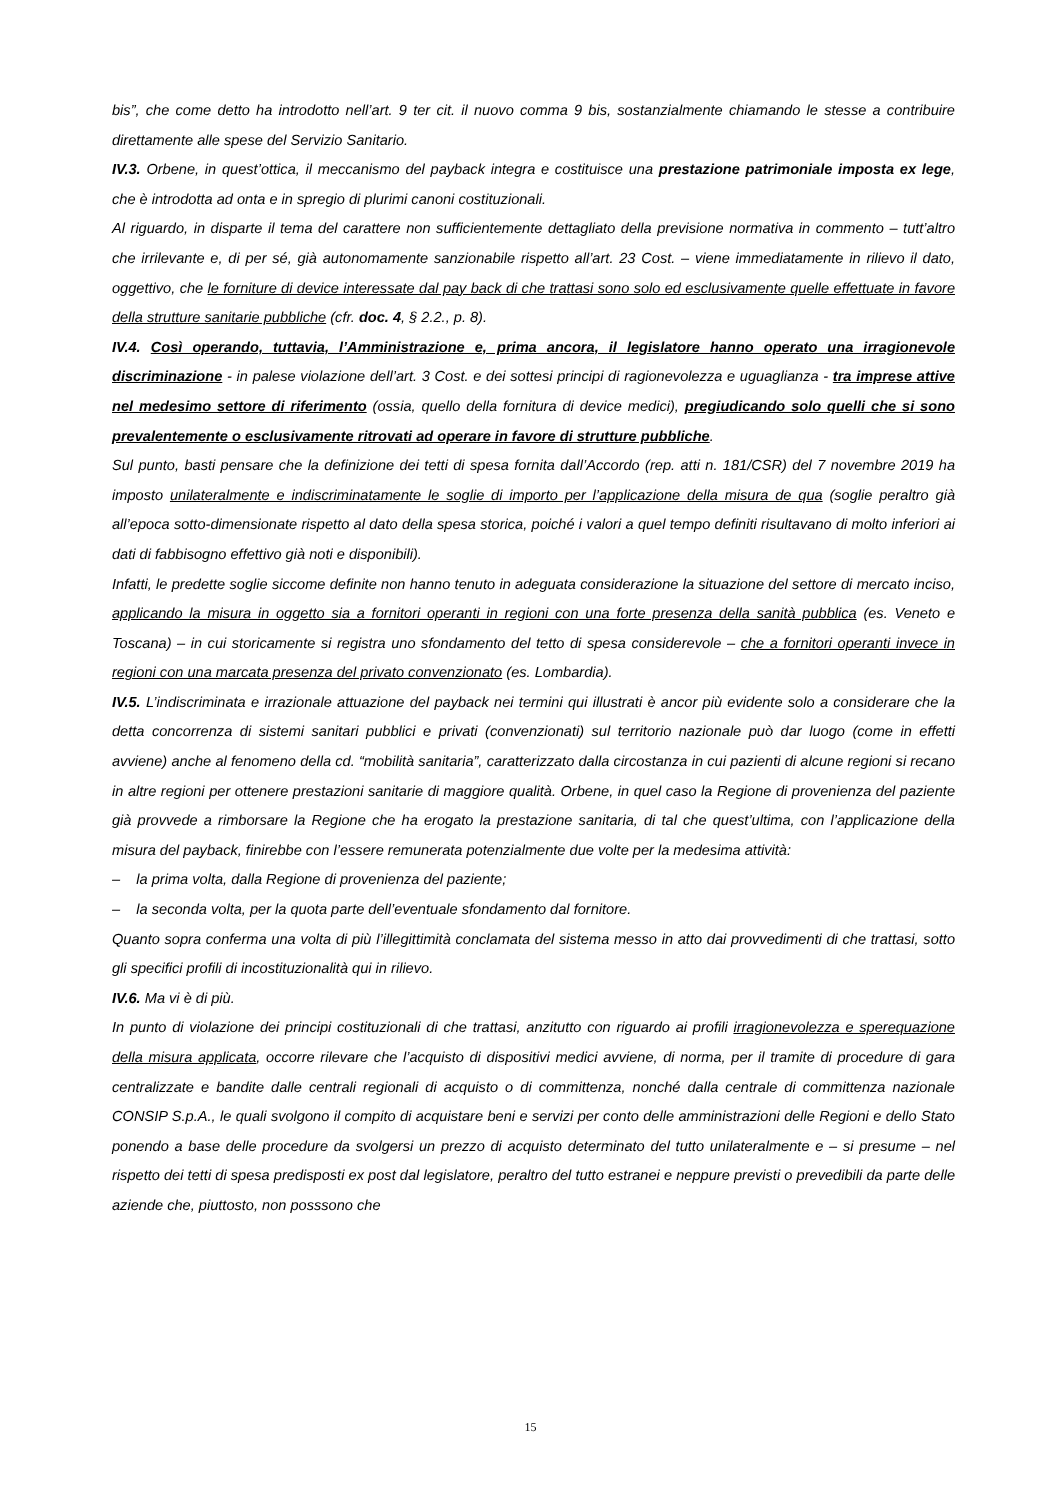bis”, che come detto ha introdotto nell’art. 9 ter cit. il nuovo comma 9 bis, sostanzialmente chiamando le stesse a contribuire direttamente alle spese del Servizio Sanitario.
IV.3. Orbene, in quest’ottica, il meccanismo del payback integra e costituisce una prestazione patrimoniale imposta ex lege, che è introdotta ad onta e in spregio di plurimi canoni costituzionali.
Al riguardo, in disparte il tema del carattere non sufficientemente dettagliato della previsione normativa in commento – tutt’altro che irrilevante e, di per sé, già autonomamente sanzionabile rispetto all’art. 23 Cost. – viene immediatamente in rilievo il dato, oggettivo, che le forniture di device interessate dal pay back di che trattasi sono solo ed esclusivamente quelle effettuate in favore della strutture sanitarie pubbliche (cfr. doc. 4, § 2.2., p. 8).
IV.4. Così operando, tuttavia, l’Amministrazione e, prima ancora, il legislatore hanno operato una irragionevole discriminazione - in palese violazione dell’art. 3 Cost. e dei sottesi principi di ragionevolezza e uguaglianza - tra imprese attive nel medesimo settore di riferimento (ossia, quello della fornitura di device medici), pregiudicando solo quelli che si sono prevalentemente o esclusivamente ritrovati ad operare in favore di strutture pubbliche.
Sul punto, basti pensare che la definizione dei tetti di spesa fornita dall’Accordo (rep. atti n. 181/CSR) del 7 novembre 2019 ha imposto unilateralmente e indiscriminatamente le soglie di importo per l’applicazione della misura de qua (soglie peraltro già all’epoca sotto-dimensionate rispetto al dato della spesa storica, poiché i valori a quel tempo definiti risultavano di molto inferiori ai dati di fabbisogno effettivo già noti e disponibili).
Infatti, le predette soglie siccome definite non hanno tenuto in adeguata considerazione la situazione del settore di mercato inciso, applicando la misura in oggetto sia a fornitori operanti in regioni con una forte presenza della sanità pubblica (es. Veneto e Toscana) – in cui storicamente si registra uno sfondamento del tetto di spesa considerevole – che a fornitori operanti invece in regioni con una marcata presenza del privato convenzionato (es. Lombardia).
IV.5. L’indiscriminata e irrazionale attuazione del payback nei termini qui illustrati è ancor più evidente solo a considerare che la detta concorrenza di sistemi sanitari pubblici e privati (convenzionati) sul territorio nazionale può dar luogo (come in effetti avviene) anche al fenomeno della cd. “mobilità sanitaria”, caratterizzato dalla circostanza in cui pazienti di alcune regioni si recano in altre regioni per ottenere prestazioni sanitarie di maggiore qualità. Orbene, in quel caso la Regione di provenienza del paziente già provvede a rimborsare la Regione che ha erogato la prestazione sanitaria, di tal che quest’ultima, con l’applicazione della misura del payback, finirebbe con l’essere remunerata potenzialmente due volte per la medesima attività:
– la prima volta, dalla Regione di provenienza del paziente;
– la seconda volta, per la quota parte dell’eventuale sfondamento dal fornitore.
Quanto sopra conferma una volta di più l’illegittimità conclamata del sistema messo in atto dai provvedimenti di che trattasi, sotto gli specifici profili di incostituzionalità qui in rilievo.
IV.6. Ma vi è di più.
In punto di violazione dei principi costituzionali di che trattasi, anzitutto con riguardo ai profili irragionevolezza e sperequazione della misura applicata, occorre rilevare che l’acquisto di dispositivi medici avviene, di norma, per il tramite di procedure di gara centralizzate e bandite dalle centrali regionali di acquisto o di committenza, nonché dalla centrale di committenza nazionale CONSIP S.p.A., le quali svolgono il compito di acquistare beni e servizi per conto delle amministrazioni delle Regioni e dello Stato ponendo a base delle procedure da svolgersi un prezzo di acquisto determinato del tutto unilateralmente e – si presume – nel rispetto dei tetti di spesa predisposti ex post dal legislatore, peraltro del tutto estranei e neppure previsti o prevedibili da parte delle aziende che, piuttosto, non posssono che
15